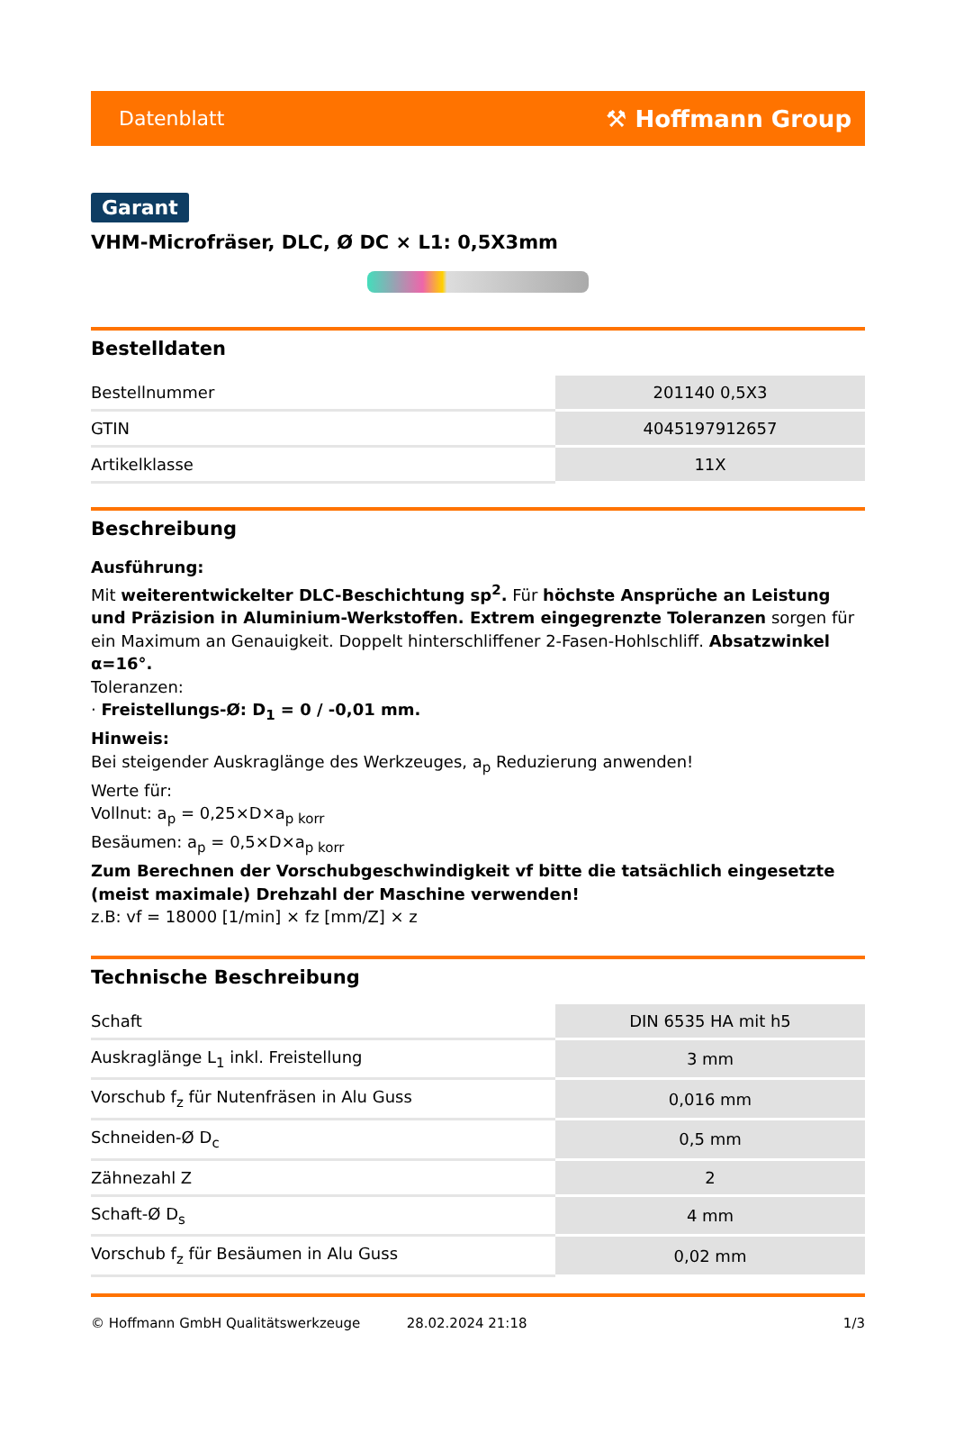Datenblatt ⚒ Hoffmann Group
Garant
VHM-Microfräser, DLC, Ø DC × L1: 0,5X3mm
Bestelldaten
| Bestellnummer | 201140 0,5X3 |
| GTIN | 4045197912657 |
| Artikelklasse | 11X |
Beschreibung
Ausführung:
Mit weiterentwickelter DLC-Beschichtung sp<sup>2</sup>. Für höchste Ansprüche an Leistung und Präzision in Aluminium-Werkstoffen. Extrem eingegrenzte Toleranzen sorgen für ein Maximum an Genauigkeit. Doppelt hinterschliffener 2-Fasen-Hohlschliff. Absatzwinkel α=16°.
Toleranzen:
· Freistellungs-Ø: D<sub>1</sub> = 0 / -0,01 mm.
Hinweis:
Bei steigender Auskraglänge des Werkzeuges, a<sub>p</sub> Reduzierung anwenden!
Werte für:
Vollnut: a<sub>p</sub> = 0,25×D×a<sub>p korr</sub>
Besäumen: a<sub>p</sub> = 0,5×D×a<sub>p korr</sub>
Zum Berechnen der Vorschubgeschwindigkeit vf bitte die tatsächlich eingesetzte (meist maximale) Drehzahl der Maschine verwenden!
z.B: vf = 18000 [1/min] × fz [mm/Z] × z
Technische Beschreibung
| Schaft | DIN 6535 HA mit h5 |
| Auskraglänge L<sub>1</sub> inkl. Freistellung | 3 mm |
| Vorschub f<sub>z</sub> für Nutenfräsen in Alu Guss | 0,016 mm |
| Schneiden-Ø D<sub>c</sub> | 0,5 mm |
| Zähnezahl Z | 2 |
| Schaft-Ø D<sub>s</sub> | 4 mm |
| Vorschub f<sub>z</sub> für Besäumen in Alu Guss | 0,02 mm |
© Hoffmann GmbH Qualitätswerkzeuge 28.02.2024 21:18 1/3